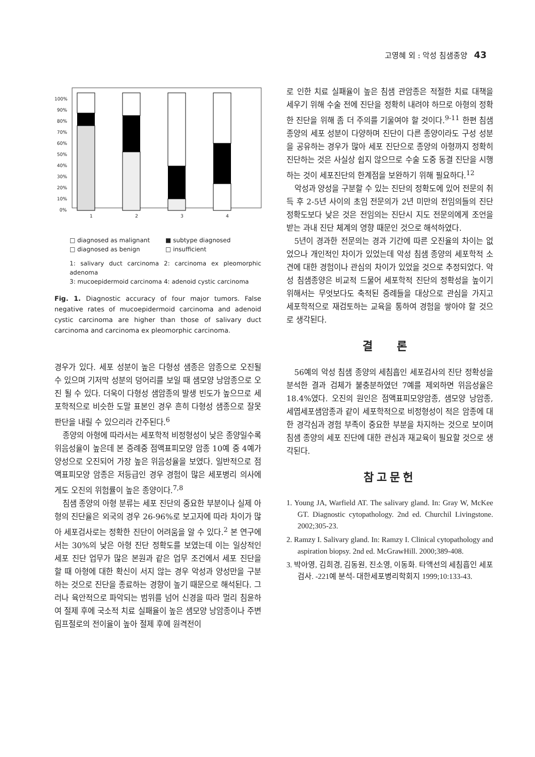고영혜 외 : 악성 침샘종양 43
100%
90%
80%
70%
60%
50%
40%
30%
20%
10%
0%
1
2
3
4
□ diagnosed as malignant ■ subtype diagnosed □ diagnosed as benign □ insufficient
1: salivary duct carcinoma 2: carcinoma ex pleomorphic adenoma
3: mucoepidermoid carcinoma 4: adenoid cystic carcinoma
Fig. 1. Diagnostic accuracy of four major tumors. False negative rates of mucoepidermoid carcinoma and adenoid cystic carcinoma are higher than those of salivary duct carcinoma and carcinoma ex pleomorphic carcinoma.
경우가 있다. 세포 성분이 높은 다형성 샘종은 암종으로 오진될 수 있으며 기저막 성분의 덩어리를 보일 때 샘모양 낭암종으로 오진 될 수 있다. 더욱이 다형성 샘암종의 발생 빈도가 높으므로 세포학적으로 비슷한 도말 표본인 경우 흔히 다형성 샘종으로 잘못 판단을 내릴 수 있으리라 간주된다.<sup>6</sup>
종양의 아형에 따라서는 세포학적 비정형성이 낮은 종양일수록 위음성율이 높은데 본 증례중 점액표피모양 암종 10예 중 4예가 양성으로 오진되어 가장 높은 위음성율을 보였다. 일반적으로 점액표피모양 암종은 저등급인 경우 경험이 많은 세포병리 의사에게도 오진의 위험률이 높은 종양이다.<sup>7,8</sup>
침샘 종양의 아형 분류는 세포 진단의 중요한 부분이나 실제 아형의 진단율은 외국의 경우 26-96%로 보고자에 따라 차이가 많아 세포검사로는 정확한 진단이 어려움을 알 수 있다.<sup>2</sup> 본 연구에서는 30%의 낮은 아형 진단 정확도를 보였는데 이는 일상적인 세포 진단 업무가 많은 본원과 같은 업무 조건에서 세포 진단을 할 때 아형에 대한 확신이 서지 않는 경우 악성과 양성만을 구분 하는 것으로 진단을 종료하는 경향이 높기 때문으로 해석된다. 그러나 육안적으로 파악되는 범위를 넘어 신경을 따라 멀리 침윤하여 절제 후에 국소적 치료 실패율이 높은 샘모양 낭암종이나 주변 림프절로의 전이율이 높아 절제 후에 원격전이
로 인한 치료 실패율이 높은 침샘 관암종은 적절한 치료 대책을 세우기 위해 수술 전에 진단을 정확히 내려야 하므로 아형의 정확한 진단을 위해 좀 더 주의를 기울여야 할 것이다.<sup>9-11</sup> 한편 침샘 종양의 세포 성분이 다양하며 진단이 다른 종양이라도 구성 성분을 공유하는 경우가 많아 세포 진단으로 종양의 아형까지 정확히 진단하는 것은 사실상 쉽지 않으므로 수술 도중 동결 진단을 시행하는 것이 세포진단의 한계점을 보완하기 위해 필요하다.<sup>12</sup>
악성과 양성을 구분할 수 있는 진단의 정확도에 있어 전문의 취득 후 2-5년 사이의 초임 전문의가 2년 미만의 전임의들의 진단 정확도보다 낮은 것은 전임의는 진단시 지도 전문의에게 조언을 받는 과내 진단 체계의 영향 때문인 것으로 해석하였다.
5년이 경과한 전문의는 경과 기간에 따른 오진율의 차이는 없었으나 개인적인 차이가 있었는데 악성 침샘 종양의 세포학적 소견에 대한 경험이나 관심의 차이가 있었을 것으로 추정되었다. 악성 침샘종양은 비교적 드물어 세포학적 진단의 정확성을 높이기 위해서는 무엇보다도 축적된 증례들을 대상으로 관심을 가지고 세포학적으로 재검토하는 교육을 통하여 경험을 쌓아야 할 것으로 생각된다.
결 론
56예의 악성 침샘 종양의 세침흡인 세포검사의 진단 정확성을 분석한 결과 검체가 불충분하였던 7예를 제외하면 위음성율은 18.4%였다. 오진의 원인은 점액표피모양암종, 샘모양 낭암종, 세엽세포샘암종과 같이 세포학적으로 비정형성이 적은 암종에 대한 경각심과 경험 부족이 중요한 부분을 차지하는 것으로 보이며 침샘 종양의 세포 진단에 대한 관심과 재교육이 필요할 것으로 생각된다.
참고문헌
1. Young JA, Warfield AT. The salivary gland. In: Gray W, McKee GT. Diagnostic cytopathology. 2nd ed. Churchil Livingstone. 2002;305-23.
2. Ramzy I. Salivary gland. In: Ramzy I. Clinical cytopathology and aspiration biopsy. 2nd ed. McGrawHill. 2000;389-408.
3. 박아영, 김희경, 김동원, 진소영, 이동화. 타액선의 세침흡인 세포검사. -221예 분석- 대한세포병리학회지 1999;10:133-43.